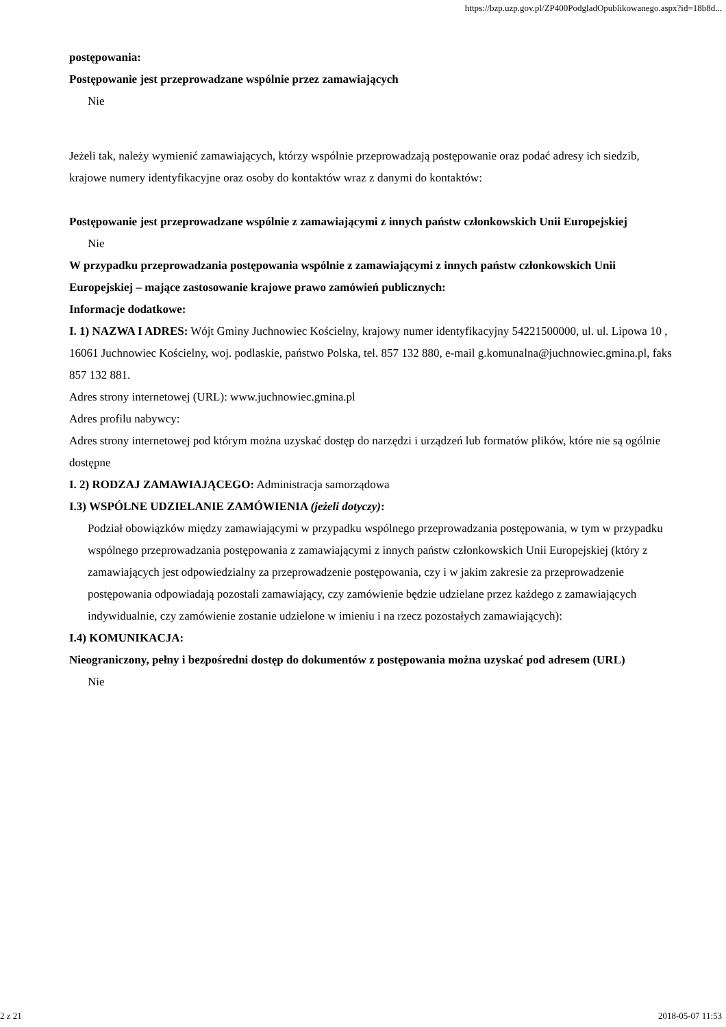https://bzp.uzp.gov.pl/ZP400PodgladOpublikowanego.aspx?id=18b8d...
postępowania:
Postępowanie jest przeprowadzane wspólnie przez zamawiających
Nie
Jeżeli tak, należy wymienić zamawiających, którzy wspólnie przeprowadzają postępowanie oraz podać adresy ich siedzib, krajowe numery identyfikacyjne oraz osoby do kontaktów wraz z danymi do kontaktów:
Postępowanie jest przeprowadzane wspólnie z zamawiającymi z innych państw członkowskich Unii Europejskiej
Nie
W przypadku przeprowadzania postępowania wspólnie z zamawiającymi z innych państw członkowskich Unii Europejskiej – mające zastosowanie krajowe prawo zamówień publicznych:
Informacje dodatkowe:
I. 1) NAZWA I ADRES: Wójt Gminy Juchnowiec Kościelny, krajowy numer identyfikacyjny 54221500000, ul. ul. Lipowa 10 , 16061 Juchnowiec Kościelny, woj. podlaskie, państwo Polska, tel. 857 132 880, e-mail g.komunalna@juchnowiec.gmina.pl, faks 857 132 881.
Adres strony internetowej (URL): www.juchnowiec.gmina.pl
Adres profilu nabywcy:
Adres strony internetowej pod którym można uzyskać dostęp do narzędzi i urządzeń lub formatów plików, które nie są ogólnie dostępne
I. 2) RODZAJ ZAMAWIAJĄCEGO: Administracja samorządowa
I.3) WSPÓLNE UDZIELANIE ZAMÓWIENIA (jeżeli dotyczy):
Podział obowiązków między zamawiającymi w przypadku wspólnego przeprowadzania postępowania, w tym w przypadku wspólnego przeprowadzania postępowania z zamawiającymi z innych państw członkowskich Unii Europejskiej (który z zamawiających jest odpowiedzialny za przeprowadzenie postępowania, czy i w jakim zakresie za przeprowadzenie postępowania odpowiadają pozostali zamawiający, czy zamówienie będzie udzielane przez każdego z zamawiających indywidualnie, czy zamówienie zostanie udzielone w imieniu i na rzecz pozostałych zamawiających):
I.4) KOMUNIKACJA:
Nieograniczony, pełny i bezpośredni dostęp do dokumentów z postępowania można uzyskać pod adresem (URL)
Nie
2 z 21 2018-05-07 11:53